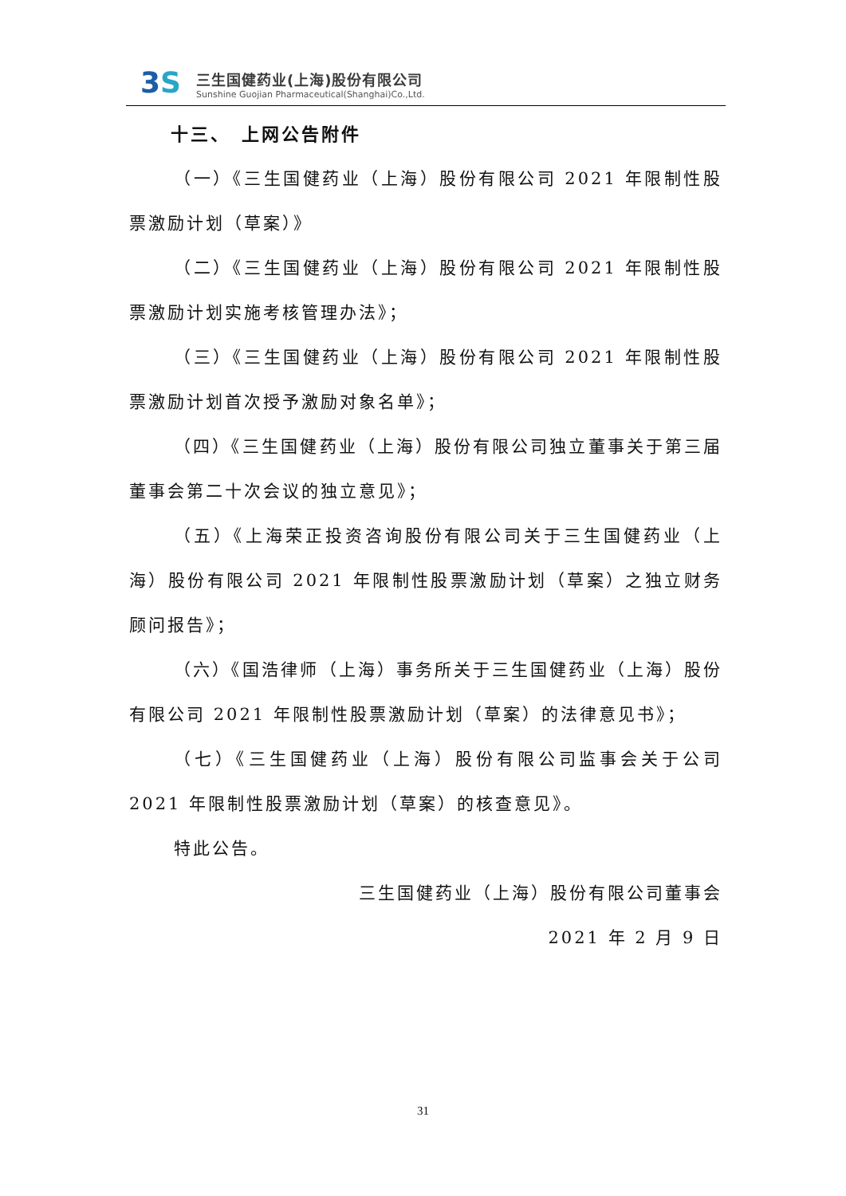3S
三生国健药业(上海)股份有限公司
Sunshine Guojian Pharmaceutical(Shanghai)Co.,Ltd.
十三、　上网公告附件
（一）《三生国健药业（上海）股份有限公司 2021 年限制性股票激励计划（草案）》
（二）《三生国健药业（上海）股份有限公司 2021 年限制性股票激励计划实施考核管理办法》；
（三）《三生国健药业（上海）股份有限公司 2021 年限制性股票激励计划首次授予激励对象名单》；
（四）《三生国健药业（上海）股份有限公司独立董事关于第三届董事会第二十次会议的独立意见》；
（五）《上海荣正投资咨询股份有限公司关于三生国健药业（上海）股份有限公司 2021 年限制性股票激励计划（草案）之独立财务顾问报告》；
（六）《国浩律师（上海）事务所关于三生国健药业（上海）股份有限公司 2021 年限制性股票激励计划（草案）的法律意见书》；
（七）《三生国健药业（上海）股份有限公司监事会关于公司 2021 年限制性股票激励计划（草案）的核查意见》。
特此公告。
三生国健药业（上海）股份有限公司董事会
2021 年 2 月 9 日
31